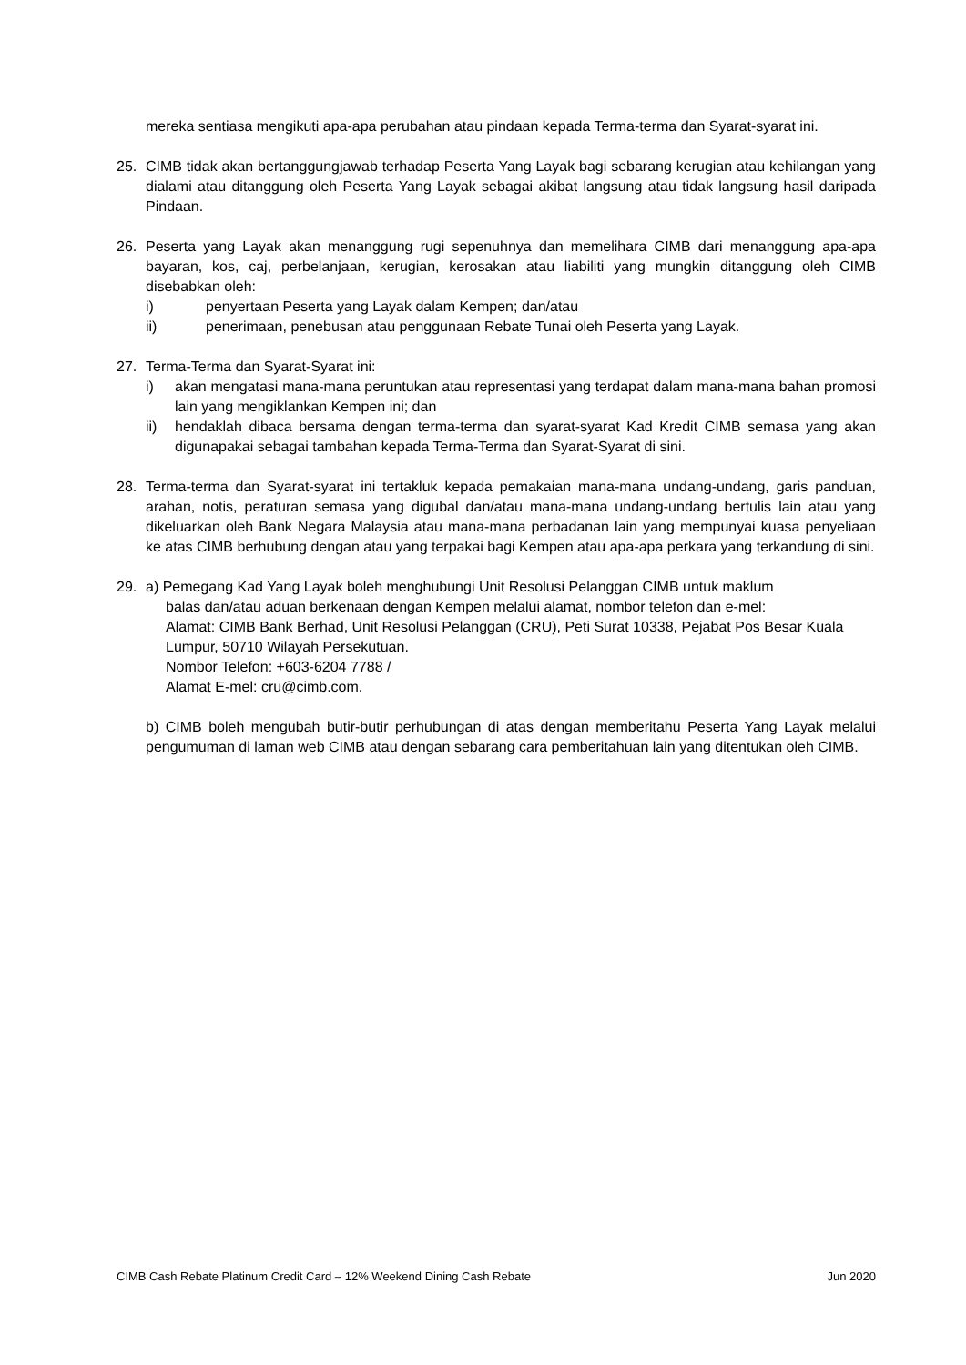mereka sentiasa mengikuti apa-apa perubahan atau pindaan kepada Terma-terma dan Syarat-syarat ini.
25. CIMB tidak akan bertanggungjawab terhadap Peserta Yang Layak bagi sebarang kerugian atau kehilangan yang dialami atau ditanggung oleh Peserta Yang Layak sebagai akibat langsung atau tidak langsung hasil daripada Pindaan.
26. Peserta yang Layak akan menanggung rugi sepenuhnya dan memelihara CIMB dari menanggung apa-apa bayaran, kos, caj, perbelanjaan, kerugian, kerosakan atau liabiliti yang mungkin ditanggung oleh CIMB disebabkan oleh:
i) penyertaan Peserta yang Layak dalam Kempen; dan/atau
ii) penerimaan, penebusan atau penggunaan Rebate Tunai oleh Peserta yang Layak.
27. Terma-Terma dan Syarat-Syarat ini:
i) akan mengatasi mana-mana peruntukan atau representasi yang terdapat dalam mana-mana bahan promosi lain yang mengiklankan Kempen ini; dan
ii) hendaklah dibaca bersama dengan terma-terma dan syarat-syarat Kad Kredit CIMB semasa yang akan digunapakai sebagai tambahan kepada Terma-Terma dan Syarat-Syarat di sini.
28. Terma-terma dan Syarat-syarat ini tertakluk kepada pemakaian mana-mana undang-undang, garis panduan, arahan, notis, peraturan semasa yang digubal dan/atau mana-mana undang-undang bertulis lain atau yang dikeluarkan oleh Bank Negara Malaysia atau mana-mana perbadanan lain yang mempunyai kuasa penyeliaan ke atas CIMB berhubung dengan atau yang terpakai bagi Kempen atau apa-apa perkara yang terkandung di sini.
29. a) Pemegang Kad Yang Layak boleh menghubungi Unit Resolusi Pelanggan CIMB untuk maklum
balas dan/atau aduan berkenaan dengan Kempen melalui alamat, nombor telefon dan e-mel:
Alamat: CIMB Bank Berhad, Unit Resolusi Pelanggan (CRU), Peti Surat 10338, Pejabat Pos Besar Kuala Lumpur, 50710 Wilayah Persekutuan.
Nombor Telefon: +603-6204 7788 /
Alamat E-mel: cru@cimb.com.
b) CIMB boleh mengubah butir-butir perhubungan di atas dengan memberitahu Peserta Yang Layak melalui pengumuman di laman web CIMB atau dengan sebarang cara pemberitahuan lain yang ditentukan oleh CIMB.
CIMB Cash Rebate Platinum Credit Card – 12% Weekend Dining Cash Rebate Jun 2020